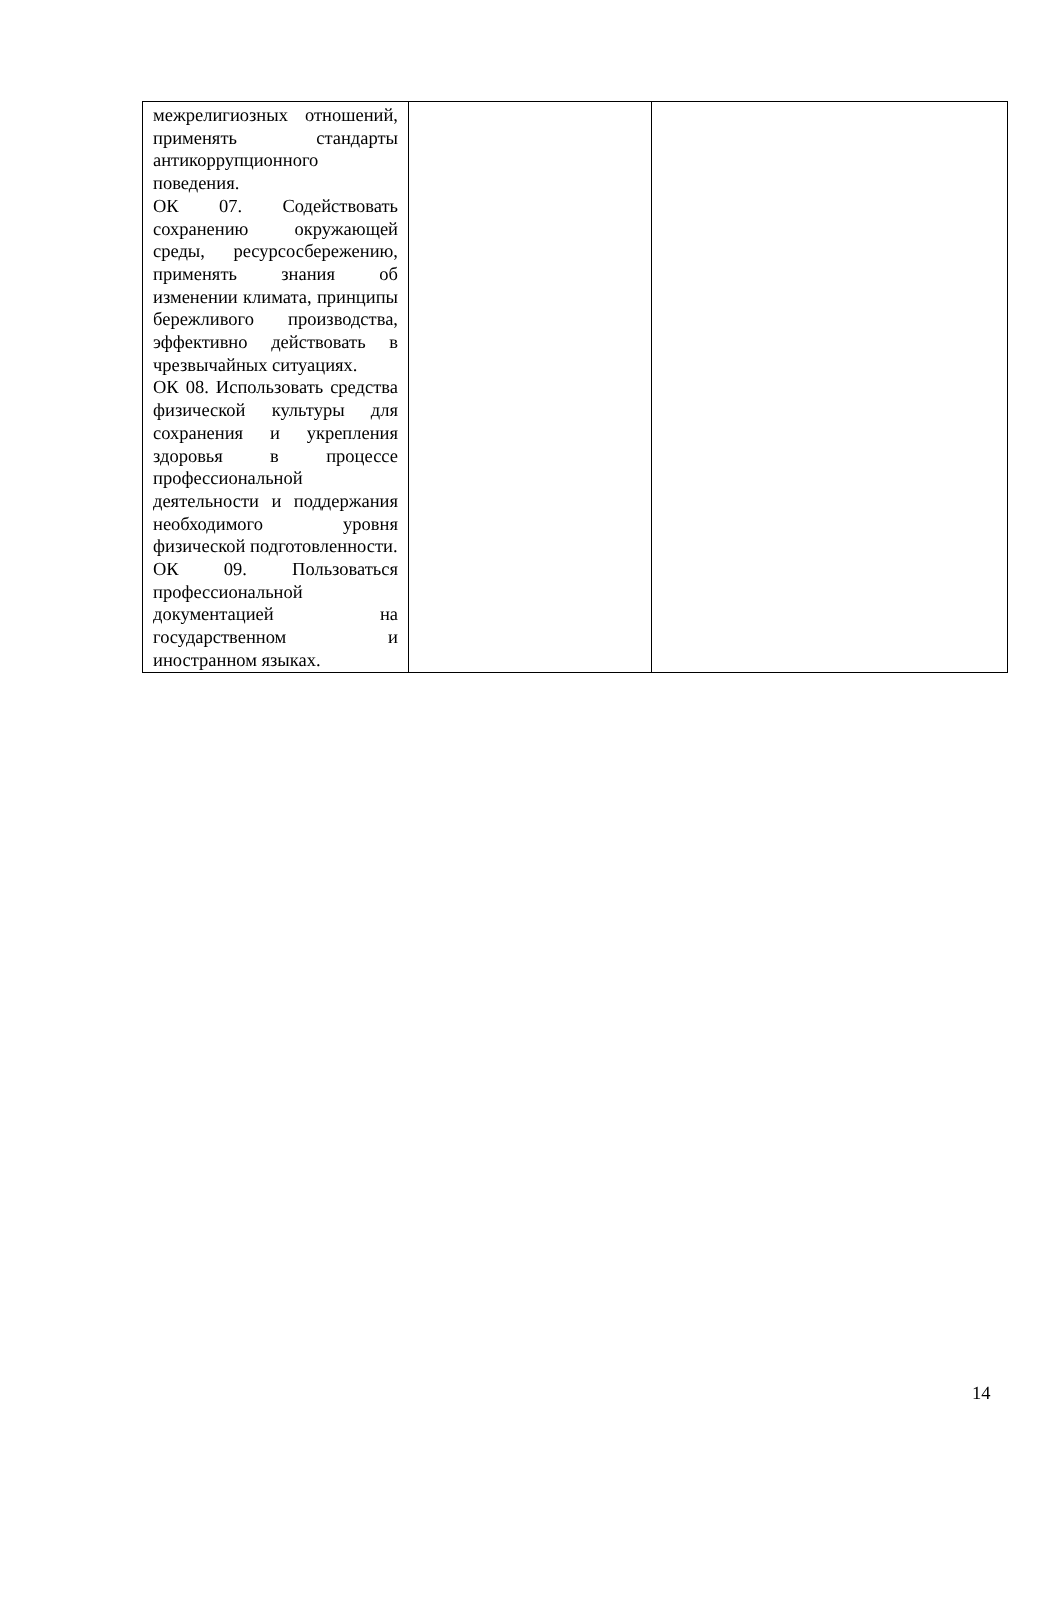| межрелигиозных отношений, применять стандарты антикоррупционного поведения. ОК 07. Содействовать сохранению окружающей среды, ресурсосбережению, применять знания об изменении климата, принципы бережливого производства, эффективно действовать в чрезвычайных ситуациях. ОК 08. Использовать средства физической культуры для сохранения и укрепления здоровья в процессе профессиональной деятельности и поддержания необходимого уровня физической подготовленности. ОК 09. Пользоваться профессиональной документацией на государственном и иностранном языках. | | |
14